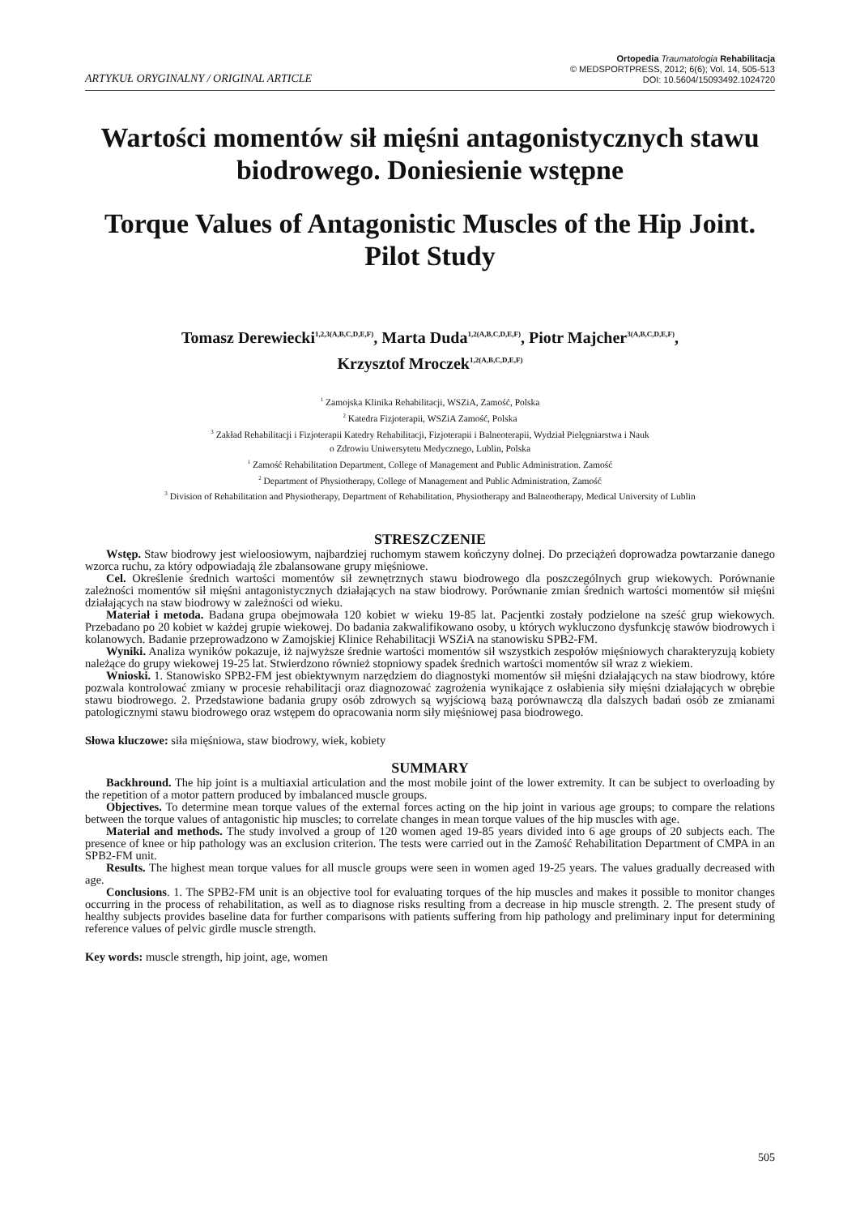ARTYKUŁ ORYGINALNY / ORIGINAL ARTICLE
Ortopedia Traumatologia Rehabilitacja
© MEDSPORTPRESS, 2012; 6(6); Vol. 14, 505-513
DOI: 10.5604/15093492.1024720
Wartości momentów sił mięśni antagonistycznych stawu biodrowego. Doniesienie wstępne
Torque Values of Antagonistic Muscles of the Hip Joint. Pilot Study
Tomasz Derewiecki<sup>1,2,3(A,B,C,D,E,F)</sup>, Marta Duda<sup>1,2(A,B,C,D,E,F)</sup>, Piotr Majcher<sup>3(A,B,C,D,E,F)</sup>,
Krzysztof Mroczek<sup>1,2(A,B,C,D,E,F)</sup>
<sup>1</sup> Zamojska Klinika Rehabilitacji, WSZiA, Zamość, Polska
<sup>2</sup> Katedra Fizjoterapii, WSZiA Zamość, Polska
<sup>3</sup> Zakład Rehabilitacji i Fizjoterapii Katedry Rehabilitacji, Fizjoterapii i Balneoterapii, Wydział Pielęgniarstwa i Nauk
o Zdrowiu Uniwersytetu Medycznego, Lublin, Polska
<sup>1</sup> Zamość Rehabilitation Department, College of Management and Public Administration. Zamość
<sup>2</sup> Department of Physiotherapy, College of Management and Public Administration, Zamość
<sup>3</sup> Division of Rehabilitation and Physiotherapy, Department of Rehabilitation, Physiotherapy and Balneotherapy, Medical University of Lublin
STRESZCZENIE
Wstęp. Staw biodrowy jest wieloosiowym, najbardziej ruchomym stawem kończyny dolnej. Do przeciążeń doprowadza powtarzanie danego wzorca ruchu, za który odpowiadają źle zbalansowane grupy mięśniowe.
Cel. Określenie średnich wartości momentów sił zewnętrznych stawu biodrowego dla poszczególnych grup wiekowych. Porównanie zależności momentów sił mięśni antagonistycznych działających na staw biodrowy. Porównanie zmian średnich wartości momentów sił mięśni działających na staw biodrowy w zależności od wieku.
Materiał i metoda. Badana grupa obejmowała 120 kobiet w wieku 19-85 lat. Pacjentki zostały podzielone na sześć grup wiekowych. Przebadano po 20 kobiet w każdej grupie wiekowej. Do badania zakwalifikowano osoby, u których wykluczono dysfunkcję stawów biodrowych i kolanowych. Badanie przeprowadzono w Zamojskiej Klinice Rehabilitacji WSZiA na stanowisku SPB2-FM.
Wyniki. Analiza wyników pokazuje, iż najwyższe średnie wartości momentów sił wszystkich zespołów mięśniowych charakteryzują kobiety należące do grupy wiekowej 19-25 lat. Stwierdzono również stopniowy spadek średnich wartości momentów sił wraz z wiekiem.
Wnioski. 1. Stanowisko SPB2-FM jest obiektywnym narzędziem do diagnostyki momentów sił mięśni działających na staw biodrowy, które pozwala kontrolować zmiany w procesie rehabilitacji oraz diagnozować zagrożenia wynikające z osłabienia siły mięśni działających w obrębie stawu biodrowego. 2. Przedstawione badania grupy osób zdrowych są wyjściową bazą porównawczą dla dalszych badań osób ze zmianami patologicznymi stawu biodrowego oraz wstępem do opracowania norm siły mięśniowej pasa biodrowego.
Słowa kluczowe: siła mięśniowa, staw biodrowy, wiek, kobiety
SUMMARY
Backhround. The hip joint is a multiaxial articulation and the most mobile joint of the lower extremity. It can be subject to overloading by the repetition of a motor pattern produced by imbalanced muscle groups.
Objectives. To determine mean torque values of the external forces acting on the hip joint in various age groups; to compare the relations between the torque values of antagonistic hip muscles; to correlate changes in mean torque values of the hip muscles with age.
Material and methods. The study involved a group of 120 women aged 19-85 years divided into 6 age groups of 20 subjects each. The presence of knee or hip pathology was an exclusion criterion. The tests were carried out in the Zamość Rehabilitation Department of CMPA in an SPB2-FM unit.
Results. The highest mean torque values for all muscle groups were seen in women aged 19-25 years. The values gradually decreased with age.
Conclusions. 1. The SPB2-FM unit is an objective tool for evaluating torques of the hip muscles and makes it possible to monitor changes occurring in the process of rehabilitation, as well as to diagnose risks resulting from a decrease in hip muscle strength. 2. The present study of healthy subjects provides baseline data for further comparisons with patients suffering from hip pathology and preliminary input for determining reference values of pelvic girdle muscle strength.
Key words: muscle strength, hip joint, age, women
505